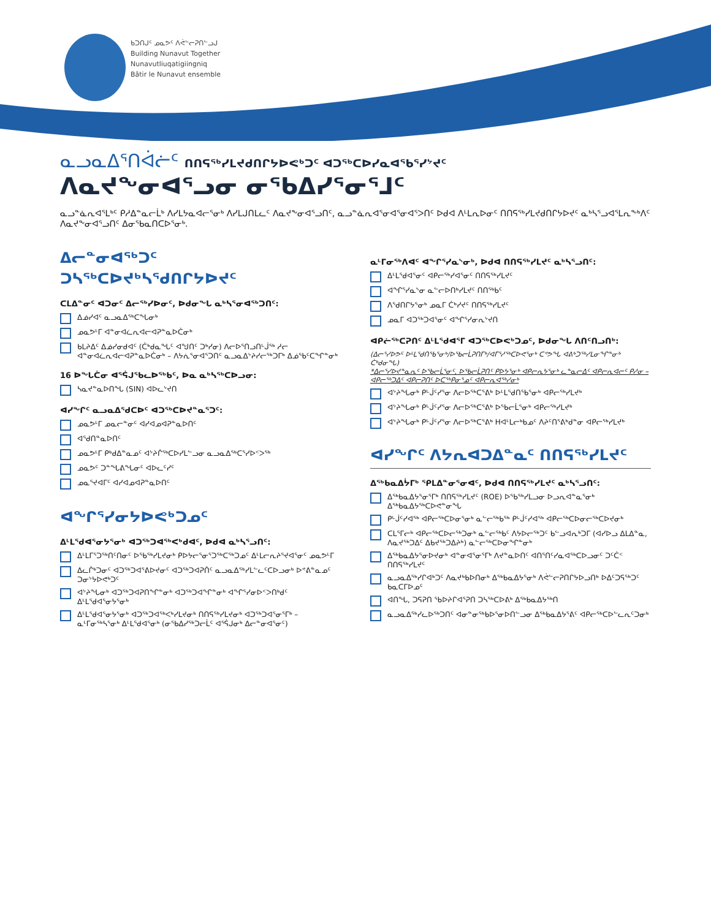ᑲᑐᑎᒍᑦ ᓄᓇᕗᑦ ᐱᕚᓪᓕᕈᑎᓪᓗᒍ
Building Nunavut Together
Nunavutliuqatigiingniq
Bâtir le Nunavut ensemble
ᓇᓗᓇᐃᕐᑎᐋᓖᑦ ᑎᑎᕋᖅᓯᒪᔪᑯᑎᒋᔭᐅᕙᒃᑐᑦ ᐊᑐᖅᑕᐅᓯᓇᐊᖃᕐᓯᔾᔪᑦ
ᐱᓇᔪᖕᓂᐊᕐᓗᓂ ᓂᖃᐃᓯᕐᓂᕐᒧᑦ
ᓇᓗᓐᓈᕆᐊᕐᒪᒃᑦ ᑭᓱᐃᓐᓇᓕᒫᒃ ᐱᓯᒪᔭᓇᐊᓕᕐᓂᒃ ᐱᓯᒪᒍᑎᒪᓚᑦ ᐱᓇᔪᖕᓂᐊᕐᓗᑎᑦ, ᓇᓗᓐᓈᕆᐊᕐᓂᐊᕐᓂᐊᕐᐳᑎᑦ ᐅᑯᐊ ᐱᒻᒪᕆᐅᓂᑦ ᑎᑎᕋᖅᓯᒪᔪᑯᑎᒋᔭᐅᔪᑦ ᓇᒃᓴᕐᓗᐊᕐᒪᕆᖕᒃᐱᑦ ᐱᓇᔪᖕᓂᐊᕐᓗᑎᑦ ᐃᓂᖃᓇᑎᑕᐅᕐᓂᒃ.
ᐃᓕᓐᓂᐊᖅᑐᑦ
ᑐᓴᖅᑕᐅᔪᒃᓴᖁᑎᒋᔭᐅᔪᑦ
ᑕᒪᐃᓐᓂᑦ ᐊᑐᓂᑦ ᐃᓕᖅᓯᐅᓂᑦ, ᐅᑯᓂᖓ ᓇᒃᓴᕐᓂᐊᖅᑐᑎᑦ:
ᐃᓅᓯᐊᑦ ᓇᓗᓇᐃᖅᑕᖓᓂᒃ
ᓄᓇᕗᒻᒥ ᐊᓐᓂᐊᓛᕆᐊᓕᐊᕈᓐᓇᐅᑖᓂᒃ
ᑲᒪᔨᐃᑦ ᐃᓅᓯᓂᑯᐊᑦ (ᑖᒃᑯᓇᖓᑦ ᐊᖑᑎᑦ ᑐᒃᓯᓂ) ᐱᓕᐅᕐᑎᓗᑎᒡᒎᖅ ᓱᓕ ᐊᓐᓂᐊᓛᕆᐊᓕᐊᕈᓐᓇᐅᑖᓂᒃ – ᐱᔭᕇᕐᓂᐊᕐᑐᑎᑦ ᓇᓗᓇᐃᔾᔨᓯᓕᖅᑐᒥᒃ ᐃᓅᖃᑦᑕᖏᓐᓂᒃ
16 ᐅᖓᑖᓂ ᐊᕐᕌᒍᖃᓚᐅᖅᑲᑦ, ᐅᓇ ᓇᒃᓴᖅᑕᐅᓗᓂ:
ᓴᓇᔪᓐᓇᐅᑎᖓ (SIN) ᐊᐅᓚᔾᔪᑎ
ᐊᓯᖏᑦ ᓇᓗᓇᐃᖁᑕᐅᑦ ᐊᑐᖅᑕᐅᔪᓐᓇᕐᑐᑦ:
ᓄᓇᕗᒻᒥ ᓄᓇᓕᓐᓂᑦ ᐊᓯᐊᓄᐊᕈᓐᓇᐅᑎᑦ
ᐊᕐᑯᑎᓐᓇᐅᑎᑦ
ᓄᓇᕗᒻᒥ ᑭᒃᑯᐃᓐᓇᓄᑦ ᐊᔾᔨᒌᖅᑕᐅᓯᒪᓪᓗᓂ ᓇᓗᓇᐃᖅᑕᕐᓯᐅᑉᐳᖅ
ᓄᓇᕗᑦ ᑐᓐᖓᕕᖓᓂᑦ ᐊᐅᓚᑦᓯᑦ
ᓄᓇᕐᔪᐊᒥᑦ ᐊᓯᐊᓄᐊᕈᓐᓇᐅᑎᑦ
ᐊᖏᕐᓯᓂᔭᐅᕙᒃᑐᓄᑦ
ᐃᒻᒪᖁᐊᕐᓂᔭᕐᓂᒃ ᐊᑐᖅᑐᐊᖅᐸᒃᑯᐊᑦ, ᐅᑯᐊ ᓇᒃᓴᕐᓗᑎᑦ:
ᐃᒻᒪᒥᕐᑐᖅᑎᑦᑎᓂᑦ ᐅᖃᖅᓯᒪᔪᓂᒃ ᑭᐅᔭᓕᕐᓂᕐᑐᖅᑕᖅᑐᓄᑦ ᐃᒻᒪᓕᕆᔨᕐᔪᐊᕐᓂᑦ ᓄᓇᕗᒻᒥ
ᐃᓚᒌᒃᑐᓂᑦ ᐊᑐᖅᑐᐊᕐᕕᐅᔪᓂᑦ ᐊᑐᖅᑐᐊᕈᑏᑦ ᓇᓗᓇᐃᖅᓯᒪᓪᓚᑦᑕᐅᓗᓂᒃ ᐅᕝᕕᓐᓇᓄᑦ ᑐᓂᔾᔭᐅᕙᒃᑐᑦ
ᐊᔾᔨᖓᓂᒃ ᐊᑐᖅᑐᐊᕈᑎᖏᓐᓂᒃ ᐊᑐᖅᑐᐊᖏᓐᓂᒃ ᐊᖏᕐᓯᓂᐅᑉᐳᑎᒃᑯᑦ ᐃᒻᒪᖁᐊᕐᓂᔭᕐᓂᒃ
ᐃᒻᒪᖁᐊᕐᓂᔭᕐᓂᒃ ᐊᑐᖅᑐᐊᖅᐸᒃᓯᒪᔪᓂᒃ ᑎᑎᕋᖅᓯᒪᔪᓂᒃ ᐊᑐᖅᑐᐊᕐᓂᕐᒥᒃ – ᓇᒻᒥᓂᖅᓴᕐᓂᒃ ᐃᒻᒪᖁᐊᕐᓂᒃ (ᓂᖃᐃᓯᖅᑐᓕᒫᑦ ᐊᕐᕌᒍᓂᒃ ᐃᓕᓐᓂᐊᕐᓂᑦ)
ᓇᒻᒥᓂᖅᐱᐊᑦ ᐊᖏᕐᓯᓇᔅᓂᒃ, ᐅᑯᐊ ᑎᑎᕋᖅᓯᒪᔪᑦ ᓇᒃᓴᕐᓗᑎᑦ:
ᐃᒻᒪᖁᐊᕐᓂᑦ ᐊᑭᓕᖅᓯᐊᕐᓂᑦ ᑎᑎᕋᖅᓯᒪᔪᑦ
ᐊᖏᕐᓯᓇᔅᓂ ᓇᓪᓕᐅᑎᒃᓯᒪᔪᑦ ᑎᑎᖅᑲᑦ
ᐱᕐᑯᑎᒋᔭᕐᓂᒃ ᓄᓇᒥ ᑖᒃᓯᔪᑦ ᑎᑎᕋᖅᓯᒪᔪᑦ
ᓄᓇᒥ ᐊᑐᖅᑐᐊᕐᓂᑦ ᐊᖏᕐᓯᓂᕆᔾᔪᑎ
ᐊᑭᓖᖅᑕᕈᑎᑦ ᐃᒻᒪᖁᐊᕐᒥ ᐊᑐᖅᑕᐅᕙᒃᑐᓄᑦ, ᐅᑯᓂᖓ ᐱᑎᑦᑎᓗᑎᒃ:
(ᐃᓕᕐᓯᐅᕗᑦ ᐅᒻᒪᖁᑎᖃᕐᓂᒃ/ᐅᖃᓕᒫᕈᑎᒥᒃ/ᐊᒥᕐᓱᖅᑕᐅᕙᕐᓂᒃ ᑕᕝᕗᖓ ᐊᕕᒃᑐᖅᓯᒪᓂᖏᓐᓂᒃ ᑖᒃᑯᓂᖓ)
*ᐃᓕᕐᓯᐅᔪᓐᓇᕆᑦ ᐅᖃᓕᒫᕐᓂᑦ, ᐅᖃᓕᒫᕈᑎᑦ ᑭᐅᔭᕐᓂᒃ ᐊᑭᓕᕆᔭᕐᓂᒃ ᓚᓐᓇᓕᐃᑦ ᐊᑭᓕᕆᐊᓕᑦ ᑭᓱᓂ – ᐊᑭᓕᖅᑐᐃᑦ ᐊᑭᓕᕈᑎᑦ ᐅᑕᖅᑭᓂᕐᓄᑦ ᐊᑭᓕᕆᐊᖅᓯᓂᒃ
ᐊᔾᔨᖓᓂᒃ ᑭᒡᒎᑦᓯᕐᓂ ᐱᓕᐅᖅᑕᕐᕕᒃ ᐅᒻᒪᖁᑎᖃᕐᓂᒃ ᐊᑭᓕᖅᓯᒪᔪᒃ
ᐊᔾᔨᖓᓂᒃ ᑭᒡᒎᑦᓯᕐᓂ ᐱᓕᐅᖅᑕᕐᕕᒃ ᐅᖃᓕᒫᕐᓂᒃ ᐊᑭᓕᖅᓯᒪᔪᒃ
ᐊᔾᔨᖓᓂᒃ ᑭᒡᒎᑦᓯᕐᓂ ᐱᓕᐅᖅᑕᕐᕕᒃ Hᐊᒻᒪᓕᒃᑲᓄᑦ ᐱᔨᑦᑎᕐᕕᒃᑯᓐᓂ ᐊᑭᓕᖅᓯᒪᔪᒃ
ᐊᓯᖏᑦ ᐱᔭᕆᐊᑐᐃᓐᓇᑦ ᑎᑎᕋᖅᓯᒪᔪᑦ
ᐃᖅᑲᓇᐃᔮᒥᒃ ᕿᒪᐃᓐᓂᕐᓂᐊᑦ, ᐅᑯᐊ ᑎᑎᕋᖅᓯᒪᔪᑦ ᓇᒃᓴᕐᓗᑎᑦ:
ᐃᖅᑲᓇᐃᔭᕐᓂᕐᒥᒃ ᑎᑎᕋᖅᓯᒪᔪᑦ (ROE) ᐅᖃᖅᓯᒪᓗᓂ ᐅᓗᕆᐊᓐᓇᕐᓂᒃ ᐃᖅᑲᓇᐃᔭᖅᑕᐅᕙᓐᓂᖓ
ᑭᒡᒎᑦᓯᐊᖅ ᐊᑭᓕᖅᑕᐅᓂᕐᓂᒃ ᓇᓪᓕᖅᑲᖅ ᑭᒡᒎᑦᓯᐊᖅ ᐊᑭᓕᖅᑕᐅᓂᓕᖅᑕᐅᔪᓂᒃ
ᑕᒪᕐᒥᓕᒃ ᐊᑭᓕᖅᑕᐅᓕᖅᑐᓂᒃ ᓇᓪᓕᖅᑲᑦ ᐱᔭᐅᓕᖅᑐᑦ ᑲᓪᓗᐊᕆᒃᑐᒥ (ᐊᓯᐅᓗ ᐃᒪᐃᓐᓇ, ᐱᓇᔪᖅᑐᐃᑦ ᐃᑲᔪᖅᑐᐃᔨᒃ) ᓇᓪᓕᖅᑕᐅᓂᖏᓐᓂᒃ
ᐃᖅᑲᓇᐃᔭᕐᓂᐅᔪᓂᒃ ᐊᓐᓂᐊᕐᓂᕐᒥᒃ ᐱᔪᓐᓇᐅᑎᑦ ᐊᑎᕐᑎᑦᓯᓇᐊᖅᑕᐅᓗᓂᑦ ᑐᑦᑖᑉ ᑎᑎᕋᖅᓯᒪᔪᑦ
ᓇᓗᓇᐃᖅᓯᒋᐊᒃᑐᑦ ᐱᓇᔪᒃᑲᐅᑎᓂᒃ ᐃᖅᑲᓇᐃᔭᕐᓂᒃ ᐱᕚᓪᓕᕈᑎᒋᔭᐅᓗᑎᒃ ᐅᐃᑦᑐᕋᖅᑐᑦ ᑲᓇᑕᒥᐅᓄᑦ
ᐊᑎᖓ, ᑐᕋᕈᑎ ᖃᐅᔨᒋᐊᕐᕈᑎ ᑐᓴᖅᑕᐅᕕᒃ ᐃᖅᑲᓇᐃᔭᖅᑎ
ᓇᓗᓇᐃᖅᓯᓚᐅᖅᑐᑎᑦ ᐊᓂᓐᓂᖅᑲᐅᕐᓂᐅᑎᓪᓗᓂ ᐃᖅᑲᓇᐃᔭᕐᕕᑦ ᐊᑭᓕᖅᑕᐅᓪᓚᕆᑦᑐᓂᒃ